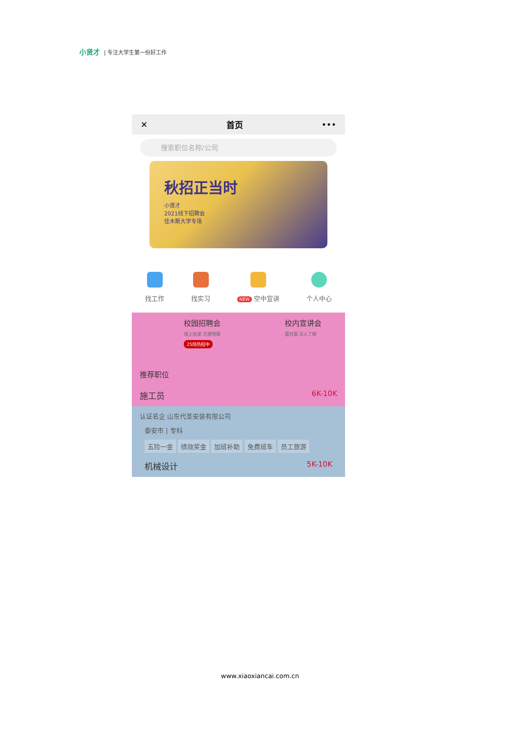小贤才 | 专注大学生第一份好工作
✕ 首页 •••
搜索职位名称/公司
秋招正当时
小贤才
2021线下招聘会
佳木斯大学专场
找工作 找实习
NEW 空中宣讲 个人中心
校园招聘会
线上投递 方便快捷
25场热招中
校内宣讲会
面对面 深入了解
推荐职位
施工员 6K-10K
认证名企 山东代圣安装有限公司
泰安市 | 专科
五险一金 绩效奖金 加班补助 免费班车 员工旅游
机械设计 5K-10K
www.xiaoxiancai.com.cn